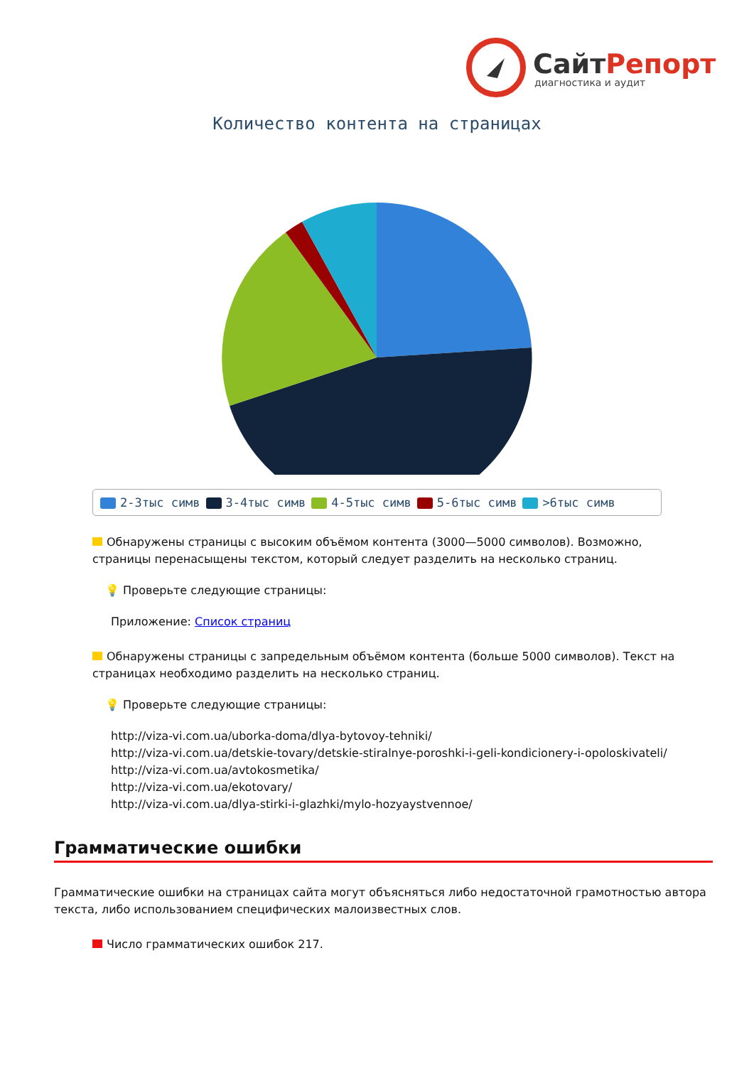СайтРепорт
диагностика и аудит
Количество контента на страницах
2-3тыс симв 3-4тыс симв 4-5тыс симв 5-6тыс симв >6тыс симв
Обнаружены страницы с высоким объёмом контента (3000—5000 символов). Возможно, страницы перенасыщены текстом, который следует разделить на несколько страниц.
💡 Проверьте следующие страницы:
Приложение: Список страниц
Обнаружены страницы с запредельным объёмом контента (больше 5000 символов). Текст на страницах необходимо разделить на несколько страниц.
💡 Проверьте следующие страницы:
http://viza-vi.com.ua/uborka-doma/dlya-bytovoy-tehniki/
http://viza-vi.com.ua/detskie-tovary/detskie-stiralnye-poroshki-i-geli-kondicionery-i-opoloskivateli/
http://viza-vi.com.ua/avtokosmetika/
http://viza-vi.com.ua/ekotovary/
http://viza-vi.com.ua/dlya-stirki-i-glazhki/mylo-hozyaystvennoe/
Грамматические ошибки
Грамматические ошибки на страницах сайта могут объясняться либо недостаточной грамотностью автора текста, либо использованием специфических малоизвестных слов.
Число грамматических ошибок 217.